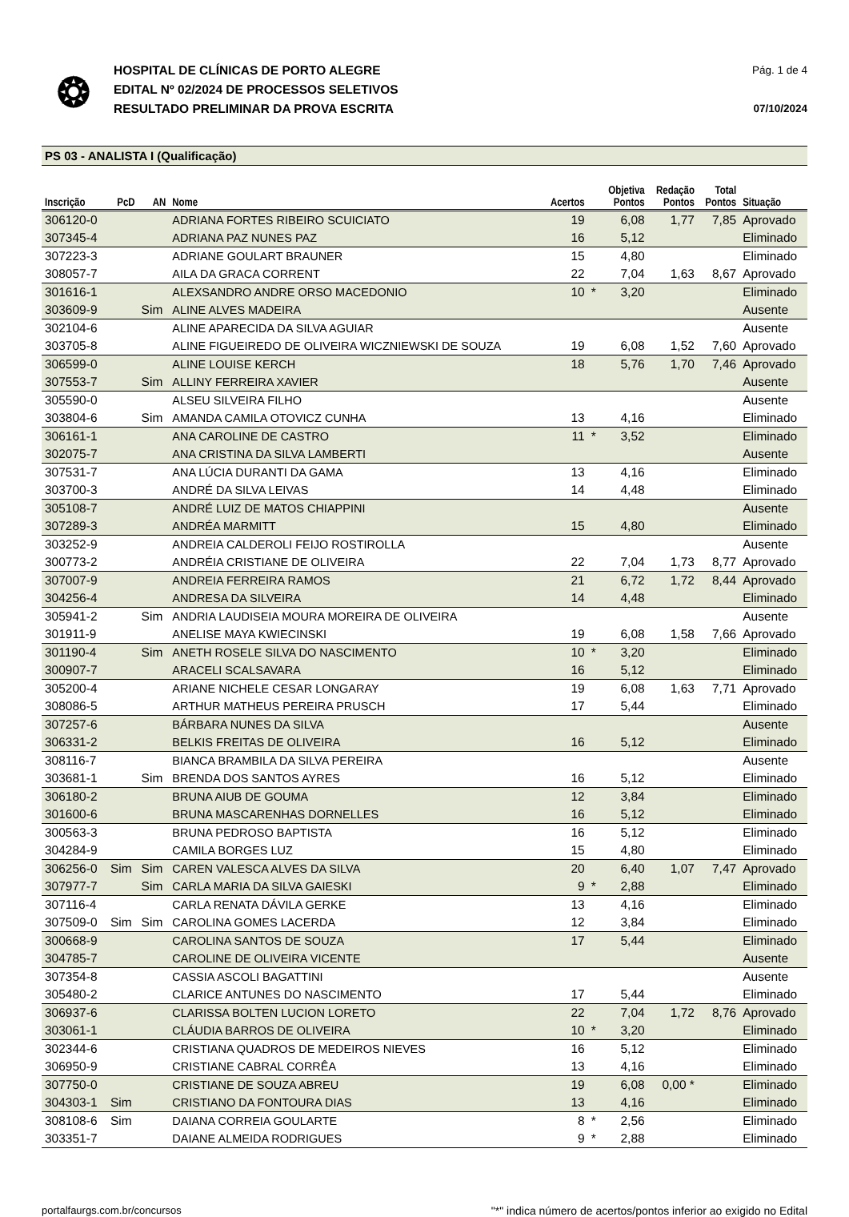❂
HOSPITAL DE CLÍNICAS DE PORTO ALEGRE
EDITAL Nº 02/2024 DE PROCESSOS SELETIVOS
RESULTADO PRELIMINAR DA PROVA ESCRITA
Pág. 1 de 4
07/10/2024
PS 03 - ANALISTA I (Qualificação)
| | | | | | | Objetiva | Redação | Total | |
| --- | --- | --- | --- | --- | --- | --- | --- | --- | --- |
| Inscrição | PcD | AN | Nome | Acertos | | Pontos | Pontos | Pontos | Situação |
| 306120-0 | | | ADRIANA FORTES RIBEIRO SCUICIATO | 19 | | 6,08 | 1,77 | 7,85 | Aprovado |
| 307345-4 | | | ADRIANA PAZ NUNES PAZ | 16 | | 5,12 | | | Eliminado |
| 307223-3 | | | ADRIANE GOULART BRAUNER | 15 | | 4,80 | | | Eliminado |
| 308057-7 | | | AILA DA GRACA CORRENT | 22 | | 7,04 | 1,63 | 8,67 | Aprovado |
| 301616-1 | | | ALEXSANDRO ANDRE ORSO MACEDONIO | 10 | * | 3,20 | | | Eliminado |
| 303609-9 | | Sim | ALINE ALVES MADEIRA | | | | | | Ausente |
| 302104-6 | | | ALINE APARECIDA DA SILVA AGUIAR | | | | | | Ausente |
| 303705-8 | | | ALINE FIGUEIREDO DE OLIVEIRA WICZNIEWSKI DE SOUZA | 19 | | 6,08 | 1,52 | 7,60 | Aprovado |
| 306599-0 | | | ALINE LOUISE KERCH | 18 | | 5,76 | 1,70 | 7,46 | Aprovado |
| 307553-7 | | Sim | ALLINY FERREIRA XAVIER | | | | | | Ausente |
| 305590-0 | | | ALSEU SILVEIRA FILHO | | | | | | Ausente |
| 303804-6 | | Sim | AMANDA CAMILA OTOVICZ CUNHA | 13 | | 4,16 | | | Eliminado |
| 306161-1 | | | ANA CAROLINE DE CASTRO | 11 | * | 3,52 | | | Eliminado |
| 302075-7 | | | ANA CRISTINA DA SILVA LAMBERTI | | | | | | Ausente |
| 307531-7 | | | ANA LÚCIA DURANTI DA GAMA | 13 | | 4,16 | | | Eliminado |
| 303700-3 | | | ANDRÉ DA SILVA LEIVAS | 14 | | 4,48 | | | Eliminado |
| 305108-7 | | | ANDRÉ LUIZ DE MATOS CHIAPPINI | | | | | | Ausente |
| 307289-3 | | | ANDRÉA MARMITT | 15 | | 4,80 | | | Eliminado |
| 303252-9 | | | ANDREIA CALDEROLI FEIJO ROSTIROLLA | | | | | | Ausente |
| 300773-2 | | | ANDRÉIA CRISTIANE DE OLIVEIRA | 22 | | 7,04 | 1,73 | 8,77 | Aprovado |
| 307007-9 | | | ANDREIA FERREIRA RAMOS | 21 | | 6,72 | 1,72 | 8,44 | Aprovado |
| 304256-4 | | | ANDRESA DA SILVEIRA | 14 | | 4,48 | | | Eliminado |
| 305941-2 | | Sim | ANDRIA LAUDISEIA MOURA MOREIRA DE OLIVEIRA | | | | | | Ausente |
| 301911-9 | | | ANELISE MAYA KWIECINSKI | 19 | | 6,08 | 1,58 | 7,66 | Aprovado |
| 301190-4 | | Sim | ANETH ROSELE SILVA DO NASCIMENTO | 10 | * | 3,20 | | | Eliminado |
| 300907-7 | | | ARACELI SCALSAVARA | 16 | | 5,12 | | | Eliminado |
| 305200-4 | | | ARIANE NICHELE CESAR LONGARAY | 19 | | 6,08 | 1,63 | 7,71 | Aprovado |
| 308086-5 | | | ARTHUR MATHEUS PEREIRA PRUSCH | 17 | | 5,44 | | | Eliminado |
| 307257-6 | | | BÁRBARA NUNES DA SILVA | | | | | | Ausente |
| 306331-2 | | | BELKIS FREITAS DE OLIVEIRA | 16 | | 5,12 | | | Eliminado |
| 308116-7 | | | BIANCA BRAMBILA DA SILVA PEREIRA | | | | | | Ausente |
| 303681-1 | | Sim | BRENDA DOS SANTOS AYRES | 16 | | 5,12 | | | Eliminado |
| 306180-2 | | | BRUNA AIUB DE GOUMA | 12 | | 3,84 | | | Eliminado |
| 301600-6 | | | BRUNA MASCARENHAS DORNELLES | 16 | | 5,12 | | | Eliminado |
| 300563-3 | | | BRUNA PEDROSO BAPTISTA | 16 | | 5,12 | | | Eliminado |
| 304284-9 | | | CAMILA BORGES LUZ | 15 | | 4,80 | | | Eliminado |
| 306256-0 | Sim | Sim | CAREN VALESCA ALVES DA SILVA | 20 | | 6,40 | 1,07 | 7,47 | Aprovado |
| 307977-7 | | Sim | CARLA MARIA DA SILVA GAIESKI | 9 | * | 2,88 | | | Eliminado |
| 307116-4 | | | CARLA RENATA DÁVILA GERKE | 13 | | 4,16 | | | Eliminado |
| 307509-0 | Sim | Sim | CAROLINA GOMES LACERDA | 12 | | 3,84 | | | Eliminado |
| 300668-9 | | | CAROLINA SANTOS DE SOUZA | 17 | | 5,44 | | | Eliminado |
| 304785-7 | | | CAROLINE DE OLIVEIRA VICENTE | | | | | | Ausente |
| 307354-8 | | | CASSIA ASCOLI BAGATTINI | | | | | | Ausente |
| 305480-2 | | | CLARICE ANTUNES DO NASCIMENTO | 17 | | 5,44 | | | Eliminado |
| 306937-6 | | | CLARISSA BOLTEN LUCION LORETO | 22 | | 7,04 | 1,72 | 8,76 | Aprovado |
| 303061-1 | | | CLÁUDIA BARROS DE OLIVEIRA | 10 | * | 3,20 | | | Eliminado |
| 302344-6 | | | CRISTIANA QUADROS DE MEDEIROS NIEVES | 16 | | 5,12 | | | Eliminado |
| 306950-9 | | | CRISTIANE CABRAL CORRÊA | 13 | | 4,16 | | | Eliminado |
| 307750-0 | | | CRISTIANE DE SOUZA ABREU | 19 | | 6,08 | 0,00 * | | Eliminado |
| 304303-1 | Sim | | CRISTIANO DA FONTOURA DIAS | 13 | | 4,16 | | | Eliminado |
| 308108-6 | Sim | | DAIANA CORREIA GOULARTE | 8 | * | 2,56 | | | Eliminado |
| 303351-7 | | | DAIANE ALMEIDA RODRIGUES | 9 | * | 2,88 | | | Eliminado |
portalfaurgs.com.br/concursos "*" indica número de acertos/pontos inferior ao exigido no Edital